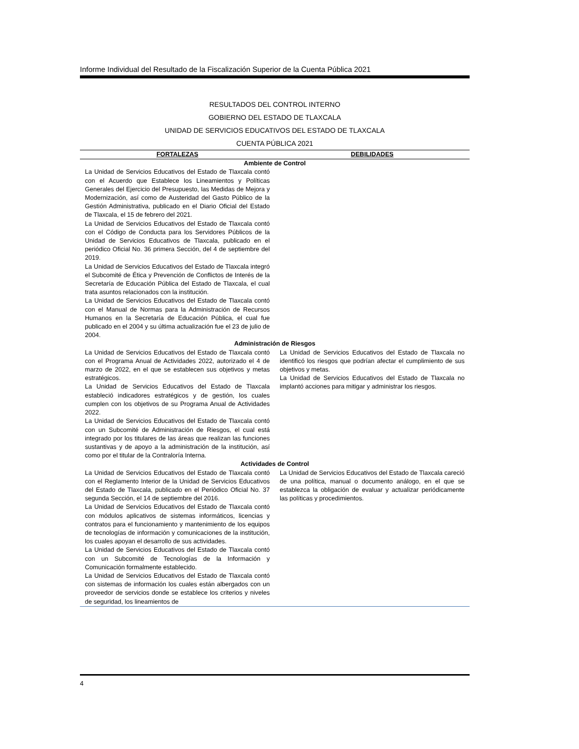Informe Individual del Resultado de la Fiscalización Superior de la Cuenta Pública 2021
RESULTADOS DEL CONTROL INTERNO
GOBIERNO DEL ESTADO DE TLAXCALA
UNIDAD DE SERVICIOS EDUCATIVOS DEL ESTADO DE TLAXCALA
CUENTA PÚBLICA 2021
| FORTALEZAS | DEBILIDADES |
| --- | --- |
| Ambiente de Control | |
| La Unidad de Servicios Educativos del Estado de Tlaxcala contó con el Acuerdo que Establece los Lineamientos y Políticas Generales del Ejercicio del Presupuesto, las Medidas de Mejora y Modernización, así como de Austeridad del Gasto Público de la Gestión Administrativa, publicado en el Diario Oficial del Estado de Tlaxcala, el 15 de febrero del 2021. La Unidad de Servicios Educativos del Estado de Tlaxcala contó con el Código de Conducta para los Servidores Públicos de la Unidad de Servicios Educativos de Tlaxcala, publicado en el periódico Oficial No. 36 primera Sección, del 4 de septiembre del 2019. La Unidad de Servicios Educativos del Estado de Tlaxcala integró el Subcomité de Ética y Prevención de Conflictos de Interés de la Secretaría de Educación Pública del Estado de Tlaxcala, el cual trata asuntos relacionados con la institución. La Unidad de Servicios Educativos del Estado de Tlaxcala contó con el Manual de Normas para la Administración de Recursos Humanos en la Secretaría de Educación Pública, el cual fue publicado en el 2004 y su última actualización fue el 23 de julio de 2004. | |
| Administración de Riesgos | |
| La Unidad de Servicios Educativos del Estado de Tlaxcala contó con el Programa Anual de Actividades 2022, autorizado el 4 de marzo de 2022, en el que se establecen sus objetivos y metas estratégicos. La Unidad de Servicios Educativos del Estado de Tlaxcala estableció indicadores estratégicos y de gestión, los cuales cumplen con los objetivos de su Programa Anual de Actividades 2022. La Unidad de Servicios Educativos del Estado de Tlaxcala contó con un Subcomité de Administración de Riesgos, el cual está integrado por los titulares de las áreas que realizan las funciones sustantivas y de apoyo a la administración de la institución, así como por el titular de la Contraloría Interna. | La Unidad de Servicios Educativos del Estado de Tlaxcala no identificó los riesgos que podrían afectar el cumplimiento de sus objetivos y metas. La Unidad de Servicios Educativos del Estado de Tlaxcala no implantó acciones para mitigar y administrar los riesgos. |
| Actividades de Control | |
| La Unidad de Servicios Educativos del Estado de Tlaxcala contó con el Reglamento Interior de la Unidad de Servicios Educativos del Estado de Tlaxcala, publicado en el Periódico Oficial No. 37 segunda Sección, el 14 de septiembre del 2016. La Unidad de Servicios Educativos del Estado de Tlaxcala contó con módulos aplicativos de sistemas informáticos, licencias y contratos para el funcionamiento y mantenimiento de los equipos de tecnologías de información y comunicaciones de la institución, los cuales apoyan el desarrollo de sus actividades. La Unidad de Servicios Educativos del Estado de Tlaxcala contó con un Subcomité de Tecnologías de la Información y Comunicación formalmente establecido. La Unidad de Servicios Educativos del Estado de Tlaxcala contó con sistemas de información los cuales están albergados con un proveedor de servicios donde se establece los criterios y niveles de seguridad, los lineamientos de | La Unidad de Servicios Educativos del Estado de Tlaxcala careció de una política, manual o documento análogo, en el que se establezca la obligación de evaluar y actualizar periódicamente las políticas y procedimientos. |
4